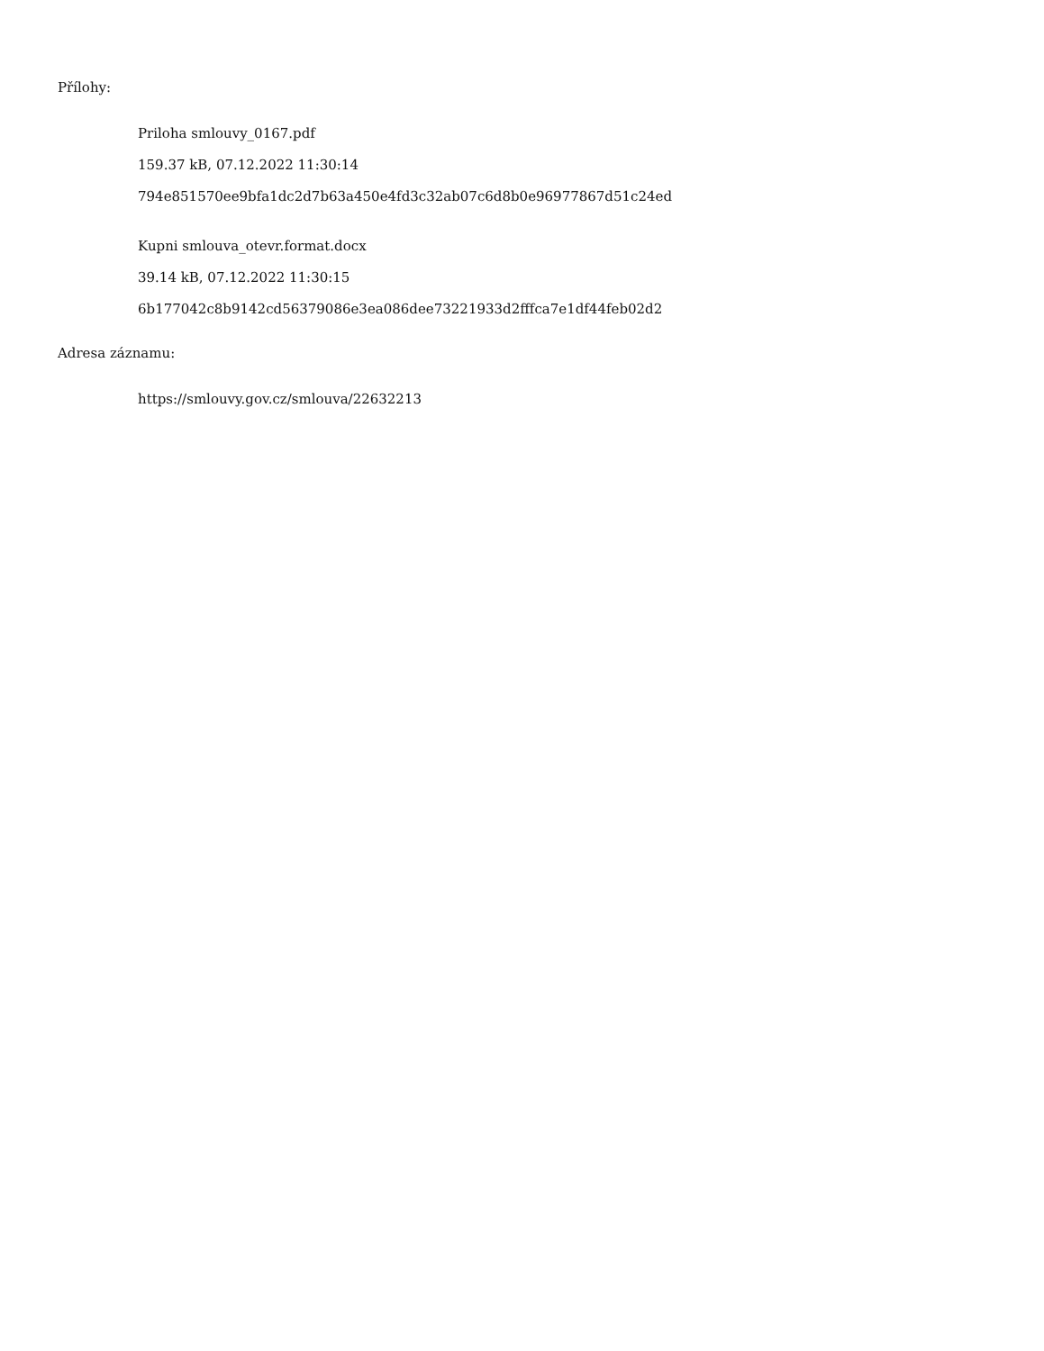Přílohy:
Priloha smlouvy_0167.pdf
159.37 kB, 07.12.2022 11:30:14
794e851570ee9bfa1dc2d7b63a450e4fd3c32ab07c6d8b0e96977867d51c24ed
Kupni smlouva_otevr.format.docx
39.14 kB, 07.12.2022 11:30:15
6b177042c8b9142cd56379086e3ea086dee73221933d2fffca7e1df44feb02d2
Adresa záznamu:
https://smlouvy.gov.cz/smlouva/22632213